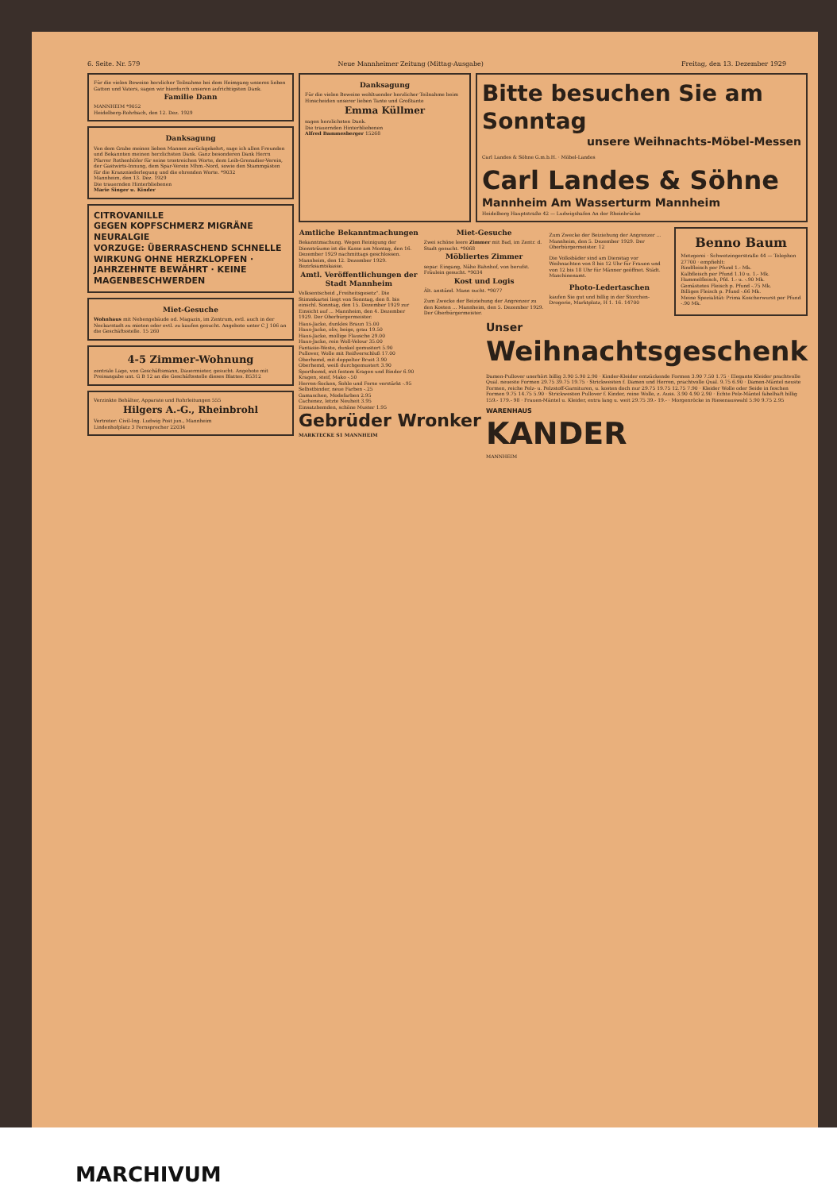6. Seite. Nr. 579 Neue Mannheimer Zeitung (Mittag-Ausgabe) Freitag, den 13. Dezember 1929
Für die vielen Beweise herzlicher Teilnahme bei dem Heimgang unseres lieben Gatten und Vaters, sagen wir hierdurch unseren aufrichtigsten Dank.
Familie Dann
MANNHEIM *9052
Heidelberg-Rohrbach, den 12. Dez. 1929
Danksagung
Von dem Grabe meines lieben Mannes zurückgekehrt, sage ich allen Freunden und Bekannten meinen herzlichsten Dank. Ganz besonderen Dank Herrn Pfarrer Rothenhöfer für seine trostreichen Worte, dem Leib-Grenadier-Verein, der Gastwirts-Innung, dem Spar-Verein Mhm.-Nord, sowie den Stammgästen für die Kranzniederlegung und die ehrenden Worte. *9032
Mannheim, den 13. Dez. 1929
Die trauernden Hinterbliebenen
Marie Singer u. Kinder
CITROVANILLE
GEGEN KOPFSCHMERZ MIGRÄNE NEURALGIE
VORZUGE: ÜBERRASCHEND SCHNELLE WIRKUNG OHNE HERZKLOPFEN · JAHRZEHNTE BEWÄHRT · KEINE MAGENBESCHWERDEN
Miet-Gesuche
Wohnhaus mit Nebengebäude od. Magazin, im Zentrum, evtl. auch in der Neckarstadt zu mieten oder evtl. zu kaufen gesucht. Angebote unter C J 106 an die Geschäftsstelle. 15 260
4-5 Zimmer-Wohnung
zentrale Lage, von Geschäftsmann, Dauermieter, gesucht. Angebote mit Preisangabe unt. G B 12 an die Geschäftsstelle dieses Blattes. B5312
Verzinkte Behälter, Apparate und Rohrleitungen 555
Hilgers A.-G., Rheinbrohl
Vertreter: Civil-Ing. Ludwig Post jun., Mannheim
Lindenhofplatz 3 Fernsprecher 22034
Danksagung
Für die vielen Beweise wohltuender herzlicher Teilnahme beim Hinscheiden unserer lieben Tante und Großtante
Emma Küllmer
sagen herzlichsten Dank.
Die trauernden Hinterbliebenen
Alfred Bammesberger 15268
Bitte besuchen Sie am Sonntag
unsere Weihnachts-Möbel-Messen
Carl Landes & Söhne G.m.b.H. · Möbel-Landes
Carl Landes & Söhne
Mannheim Am Wasserturm Mannheim
Heidelberg Hauptstraße 42 — Ludwigshafen An der Rheinbrücke
Amtliche Bekanntmachungen
Bekanntmachung. Wegen Reinigung der Diensträume ist die Kasse am Montag, den 16. Dezember 1929 nachmittags geschlossen. Mannheim, den 12. Dezember 1929. Bezirksamtskasse.
Amtl. Veröffentlichungen der Stadt Mannheim
Volksentscheid „Freiheitsgesetz". Die Stimmkartei liegt von Sonntag, den 8. bis einschl. Sonntag, den 15. Dezember 1929 zur Einsicht auf ... Mannheim, den 4. Dezember 1929. Der Oberbürgermeister.
Miet-Gesuche
Zwei schöne leere Zimmer mit Bad, im Zentr. d. Stadt gesucht. *9068
Möbliertes Zimmer
separ. Eingang, Nähe Bahnhof, von berufst. Fräulein gesucht. *9034
Kost und Logis
Ält. anständ. Mann sucht. *9077
Zum Zwecke der Beiziehung der Angrenzer zu den Kosten ... Mannheim, den 5. Dezember 1929. Der Oberbürgermeister.
Zum Zwecke der Beiziehung der Angrenzer ... Mannheim, den 5. Dezember 1929. Der Oberbürgermeister. 12
Die Volksbäder sind am Dienstag vor Weihnachten von 8 bis 12 Uhr für Frauen und von 12 bis 18 Uhr für Männer geöffnet. Städt. Maschinenamt.
Photo-Ledertaschen
kaufen Sie gut und billig in der Storchen-Drogerie, Marktplatz, H 1. 16. 14700
Benno Baum
Metzgerei · Schwetzingerstraße 44 — Telephon 27700 · empfiehlt:
Rindfleisch per Pfund 1.- Mk.
Kalbfleisch per Pfund 1.10 u. 1.- Mk.
Hammelfleisch, Pfd. 1.- u. -.90 Mk.
Gemästetes Fleisch p. Pfund -.75 Mk.
Billiges Fleisch p. Pfund -.66 Mk.
Meine Spezialität: Prima Koscherwurst per Pfund -.90 Mk.
Haus-Jacke, dunkles Braun 15.00
Haus-Jacke, oliv, beige, grau 19.50
Haus-Jacke, mollige Flausche 29.00
Haus-Jacke, rein Woll-Velour 35.00
Fantasie-Weste, dunkel gemustert 5.90
Pullover, Wolle mit Reißverschluß 17.00
Oberhemd, mit doppelter Brust 3.90
Oberhemd, weiß durchgemustert 3.90
Sporthemd, mit festem Kragen und Binder 6.90
Kragen, steif, Mako -.50
Herren-Socken, Sohle und Ferse verstärkt -.95
Selbstbinder, neue Farben -.25
Gamaschen, Modefarben 2.95
Cachenez, letzte Neuheit 3.95
Einsatzhemden, schöne Muster 1.95
Gebrüder Wronker
MARKTECKE S1 MANNHEIM
Unser
Weihnachtsgeschenk
Damen-Pullover unerhört billig 3.90 5.90 2.90 · Kinder-Kleider entzückende Formen 3.90 7.50 1.75 · Elegante Kleider prachtvolle Qual. neueste Formen 29.75 39.75 19.75 · Strickwesten f. Damen und Herren, prachtvolle Qual. 9.75 6.90 · Damen-Mäntel neuste Formen, reiche Pelz- u. Pelzstoff-Garnituren, u. kosten doch nur 29.75 19.75 12.75 7.90 · Kleider Wolle oder Seide in feschen Formen 9.75 14.75 5.90 · Strickwesten Pullover f. Kinder, reine Wolle, z. Auss. 3.90 4.90 2.90 · Echte Pelz-Mäntel fabelhaft billig 159.- 179.- 98 · Frauen-Mäntel u. Kleider, extra lang u. weit 29.75 39.- 19.- · Morgenröcke in Riesenauswahl 5.90 9.75 2.95
WARENHAUS
KANDER
MANNHEIM
MARCHIVUM